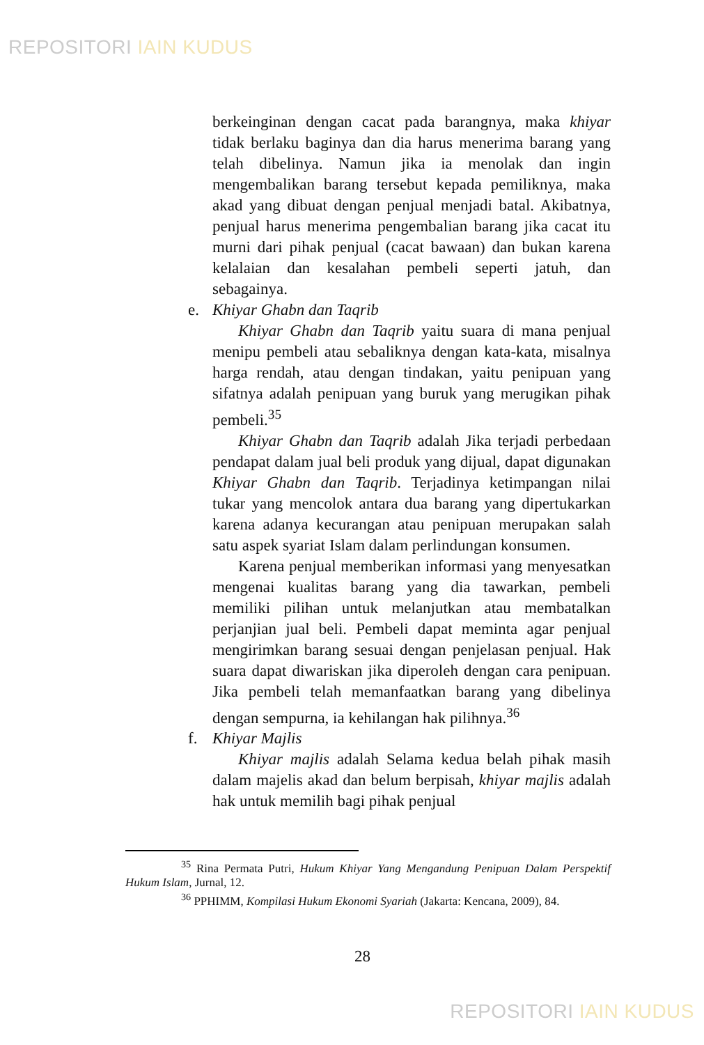REPOSITORI IAIN KUDUS
berkeinginan dengan cacat pada barangnya, maka khiyar tidak berlaku baginya dan dia harus menerima barang yang telah dibelinya. Namun jika ia menolak dan ingin mengembalikan barang tersebut kepada pemiliknya, maka akad yang dibuat dengan penjual menjadi batal. Akibatnya, penjual harus menerima pengembalian barang jika cacat itu murni dari pihak penjual (cacat bawaan) dan bukan karena kelalaian dan kesalahan pembeli seperti jatuh, dan sebagainya.
e. Khiyar Ghabn dan Taqrib
Khiyar Ghabn dan Taqrib yaitu suara di mana penjual menipu pembeli atau sebaliknya dengan kata-kata, misalnya harga rendah, atau dengan tindakan, yaitu penipuan yang sifatnya adalah penipuan yang buruk yang merugikan pihak pembeli.<sup>35</sup>
Khiyar Ghabn dan Taqrib adalah Jika terjadi perbedaan pendapat dalam jual beli produk yang dijual, dapat digunakan Khiyar Ghabn dan Taqrib. Terjadinya ketimpangan nilai tukar yang mencolok antara dua barang yang dipertukarkan karena adanya kecurangan atau penipuan merupakan salah satu aspek syariat Islam dalam perlindungan konsumen.
Karena penjual memberikan informasi yang menyesatkan mengenai kualitas barang yang dia tawarkan, pembeli memiliki pilihan untuk melanjutkan atau membatalkan perjanjian jual beli. Pembeli dapat meminta agar penjual mengirimkan barang sesuai dengan penjelasan penjual. Hak suara dapat diwariskan jika diperoleh dengan cara penipuan. Jika pembeli telah memanfaatkan barang yang dibelinya dengan sempurna, ia kehilangan hak pilihnya.<sup>36</sup>
f. Khiyar Majlis
Khiyar majlis adalah Selama kedua belah pihak masih dalam majelis akad dan belum berpisah, khiyar majlis adalah hak untuk memilih bagi pihak penjual
<sup>35</sup> Rina Permata Putri, Hukum Khiyar Yang Mengandung Penipuan Dalam Perspektif Hukum Islam, Jurnal, 12.
<sup>36</sup> PPHIMM, Kompilasi Hukum Ekonomi Syariah (Jakarta: Kencana, 2009), 84.
28
REPOSITORI IAIN KUDUS